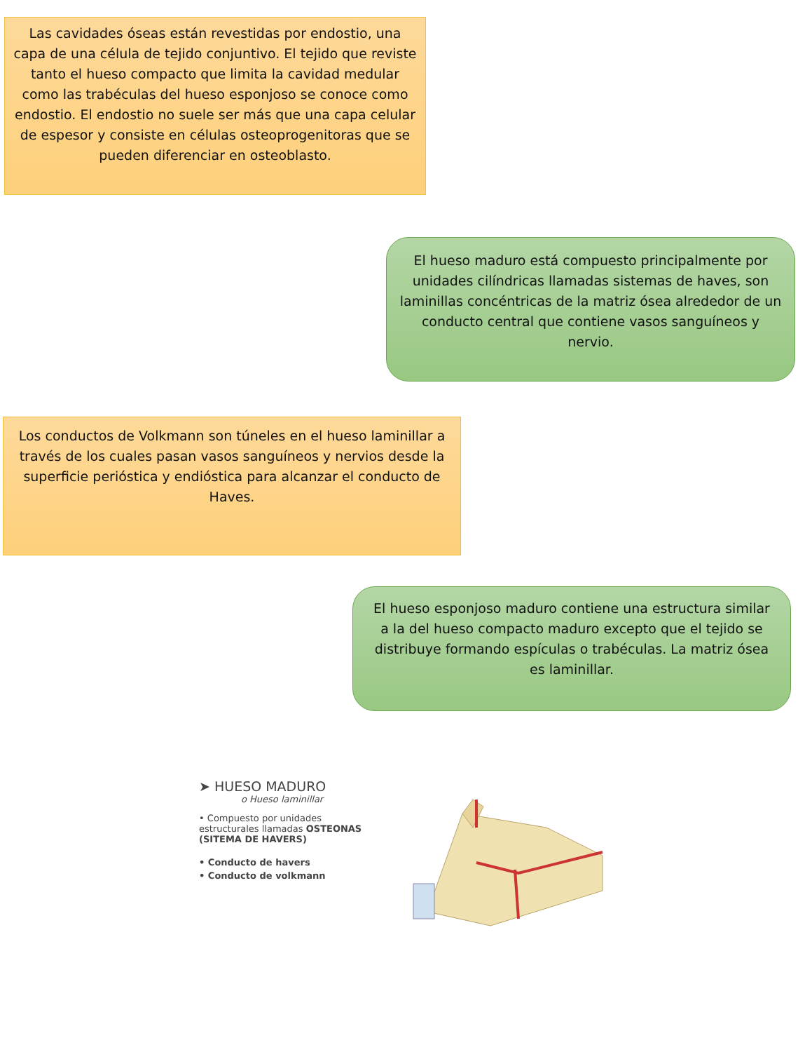Las cavidades óseas están revestidas por endostio, una capa de una célula de tejido conjuntivo. El tejido que reviste tanto el hueso compacto que limita la cavidad medular como las trabéculas del hueso esponjoso se conoce como endostio. El endostio no suele ser más que una capa celular de espesor y consiste en células osteoprogenitoras que se pueden diferenciar en osteoblasto.
El hueso maduro está compuesto principalmente por unidades cilíndricas llamadas sistemas de haves, son laminillas concéntricas de la matriz ósea alrededor de un conducto central que contiene vasos sanguíneos y nervio.
Los conductos de Volkmann son túneles en el hueso laminillar a través de los cuales pasan vasos sanguíneos y nervios desde la superficie perióstica y endióstica para alcanzar el conducto de Haves.
El hueso esponjoso maduro contiene una estructura similar a la del hueso compacto maduro excepto que el tejido se distribuye formando espículas o trabéculas. La matriz ósea es laminillar.
➤ HUESO MADURO
o Hueso laminillar
• Compuesto por unidades estructurales llamadas OSTEONAS (SITEMA DE HAVERS)
• Conducto de havers
• Conducto de volkmann